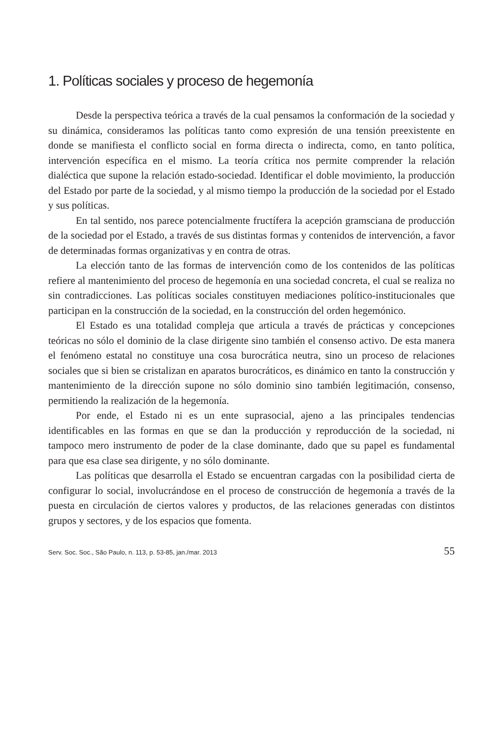1. Políticas sociales y proceso de hegemonía
Desde la perspectiva teórica a través de la cual pensamos la conformación de la sociedad y su dinámica, consideramos las políticas tanto como expresión de una tensión preexistente en donde se manifiesta el conflicto social en forma directa o indirecta, como, en tanto política, intervención específica en el mismo. La teoría crítica nos permite comprender la relación dialéctica que supone la relación estado-sociedad. Identificar el doble movimiento, la producción del Estado por parte de la sociedad, y al mismo tiempo la producción de la sociedad por el Estado y sus políticas.
En tal sentido, nos parece potencialmente fructífera la acepción gramsciana de producción de la sociedad por el Estado, a través de sus distintas formas y contenidos de intervención, a favor de determinadas formas organizativas y en contra de otras.
La elección tanto de las formas de intervención como de los contenidos de las políticas refiere al mantenimiento del proceso de hegemonía en una sociedad concreta, el cual se realiza no sin contradicciones. Las políticas sociales constituyen mediaciones político-institucionales que participan en la construcción de la sociedad, en la construcción del orden hegemónico.
El Estado es una totalidad compleja que articula a través de prácticas y concepciones teóricas no sólo el dominio de la clase dirigente sino también el consenso activo. De esta manera el fenómeno estatal no constituye una cosa burocrática neutra, sino un proceso de relaciones sociales que si bien se cristalizan en aparatos burocráticos, es dinámico en tanto la construcción y mantenimiento de la dirección supone no sólo dominio sino también legitimación, consenso, permitiendo la realización de la hegemonía.
Por ende, el Estado ni es un ente suprasocial, ajeno a las principales tendencias identificables en las formas en que se dan la producción y reproducción de la sociedad, ni tampoco mero instrumento de poder de la clase dominante, dado que su papel es fundamental para que esa clase sea dirigente, y no sólo dominante.
Las políticas que desarrolla el Estado se encuentran cargadas con la posibilidad cierta de configurar lo social, involucrándose en el proceso de construcción de hegemonía a través de la puesta en circulación de ciertos valores y productos, de las relaciones generadas con distintos grupos y sectores, y de los espacios que fomenta.
Serv. Soc. Soc., São Paulo, n. 113, p. 53-85, jan./mar. 2013 55